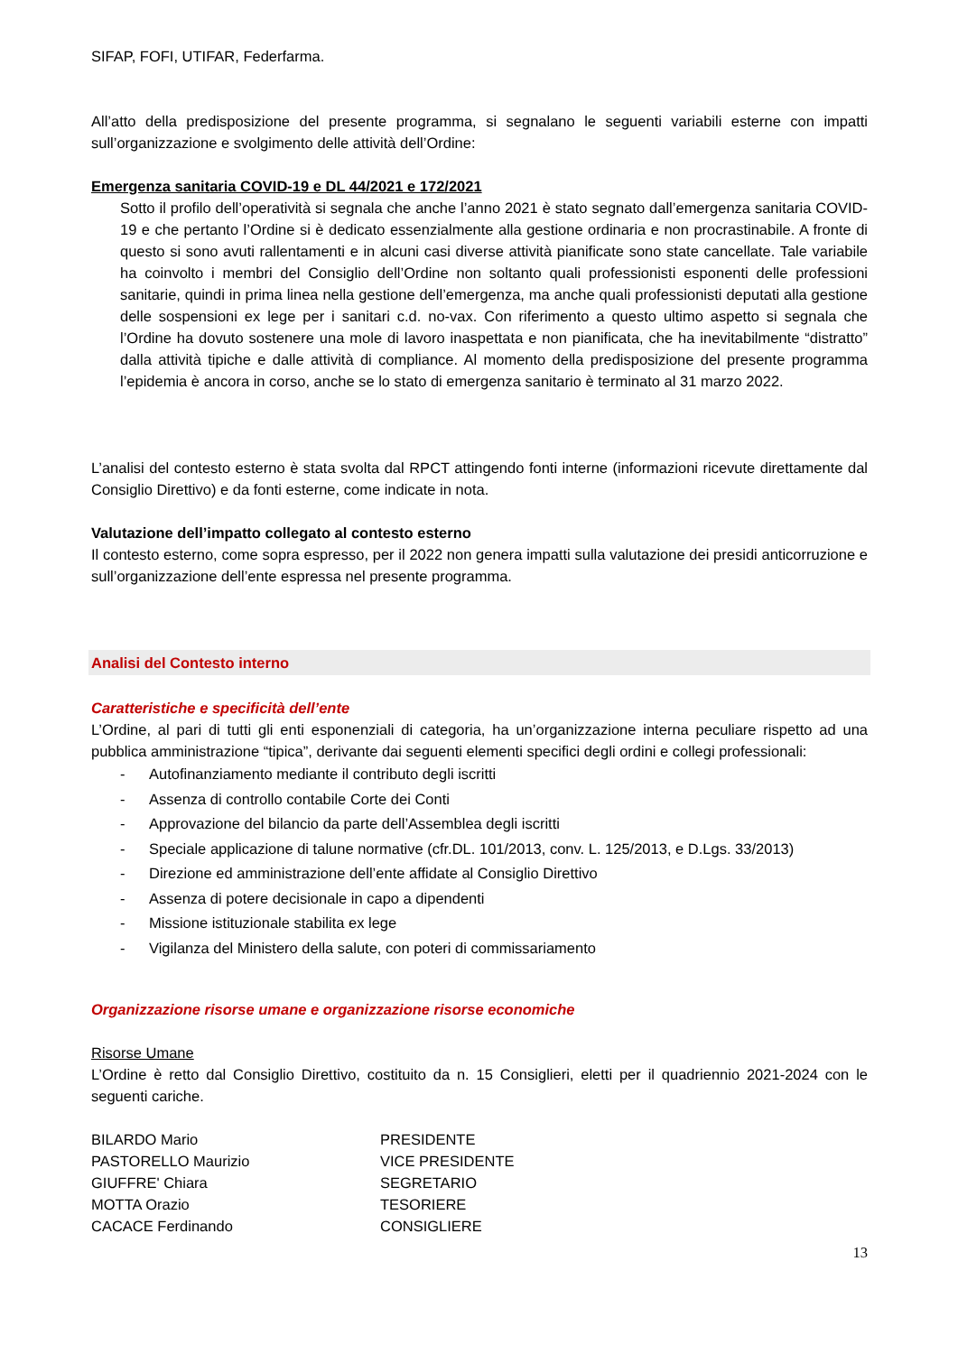SIFAP, FOFI, UTIFAR, Federfarma.
All’atto della predisposizione del presente programma, si segnalano le seguenti variabili esterne con impatti sull’organizzazione e svolgimento delle attività dell’Ordine:
Emergenza sanitaria COVID-19 e DL 44/2021 e 172/2021
Sotto il profilo dell’operatività si segnala che anche l’anno 2021 è stato segnato dall’emergenza sanitaria COVID-19 e che pertanto l’Ordine si è dedicato essenzialmente alla gestione ordinaria e non procrastinabile. A fronte di questo si sono avuti rallentamenti e in alcuni casi diverse attività pianificate sono state cancellate. Tale variabile ha coinvolto i membri del Consiglio dell’Ordine non soltanto quali professionisti esponenti delle professioni sanitarie, quindi in prima linea nella gestione dell’emergenza, ma anche quali professionisti deputati alla gestione delle sospensioni ex lege per i sanitari c.d. no-vax. Con riferimento a questo ultimo aspetto si segnala che l’Ordine ha dovuto sostenere una mole di lavoro inaspettata e non pianificata, che ha inevitabilmente “distratto” dalla attività tipiche e dalle attività di compliance. Al momento della predisposizione del presente programma l’epidemia è ancora in corso, anche se lo stato di emergenza sanitario è terminato al 31 marzo 2022.
L’analisi del contesto esterno è stata svolta dal RPCT attingendo fonti interne (informazioni ricevute direttamente dal Consiglio Direttivo) e da fonti esterne, come indicate in nota.
Valutazione dell’impatto collegato al contesto esterno
Il contesto esterno, come sopra espresso, per il 2022 non genera impatti sulla valutazione dei presidi anticorruzione e sull’organizzazione dell’ente espressa nel presente programma.
Analisi del Contesto interno
Caratteristiche e specificità dell’ente
L’Ordine, al pari di tutti gli enti esponenziali di categoria, ha un’organizzazione interna peculiare rispetto ad una pubblica amministrazione “tipica”, derivante dai seguenti elementi specifici degli ordini e collegi professionali:
- Autofinanziamento mediante il contributo degli iscritti
- Assenza di controllo contabile Corte dei Conti
- Approvazione del bilancio da parte dell’Assemblea degli iscritti
- Speciale applicazione di talune normative (cfr.DL. 101/2013, conv. L. 125/2013, e D.Lgs. 33/2013)
- Direzione ed amministrazione dell’ente affidate al Consiglio Direttivo
- Assenza di potere decisionale in capo a dipendenti
- Missione istituzionale stabilita ex lege
- Vigilanza del Ministero della salute, con poteri di commissariamento
Organizzazione risorse umane e organizzazione risorse economiche
Risorse Umane
L’Ordine è retto dal Consiglio Direttivo, costituito da n. 15 Consiglieri, eletti per il quadriennio 2021-2024 con le seguenti cariche.
BILARDO Mario PRESIDENTE
PASTORELLO Maurizio VICE PRESIDENTE
GIUFFRE' Chiara SEGRETARIO
MOTTA Orazio TESORIERE
CACACE Ferdinando CONSIGLIERE
13